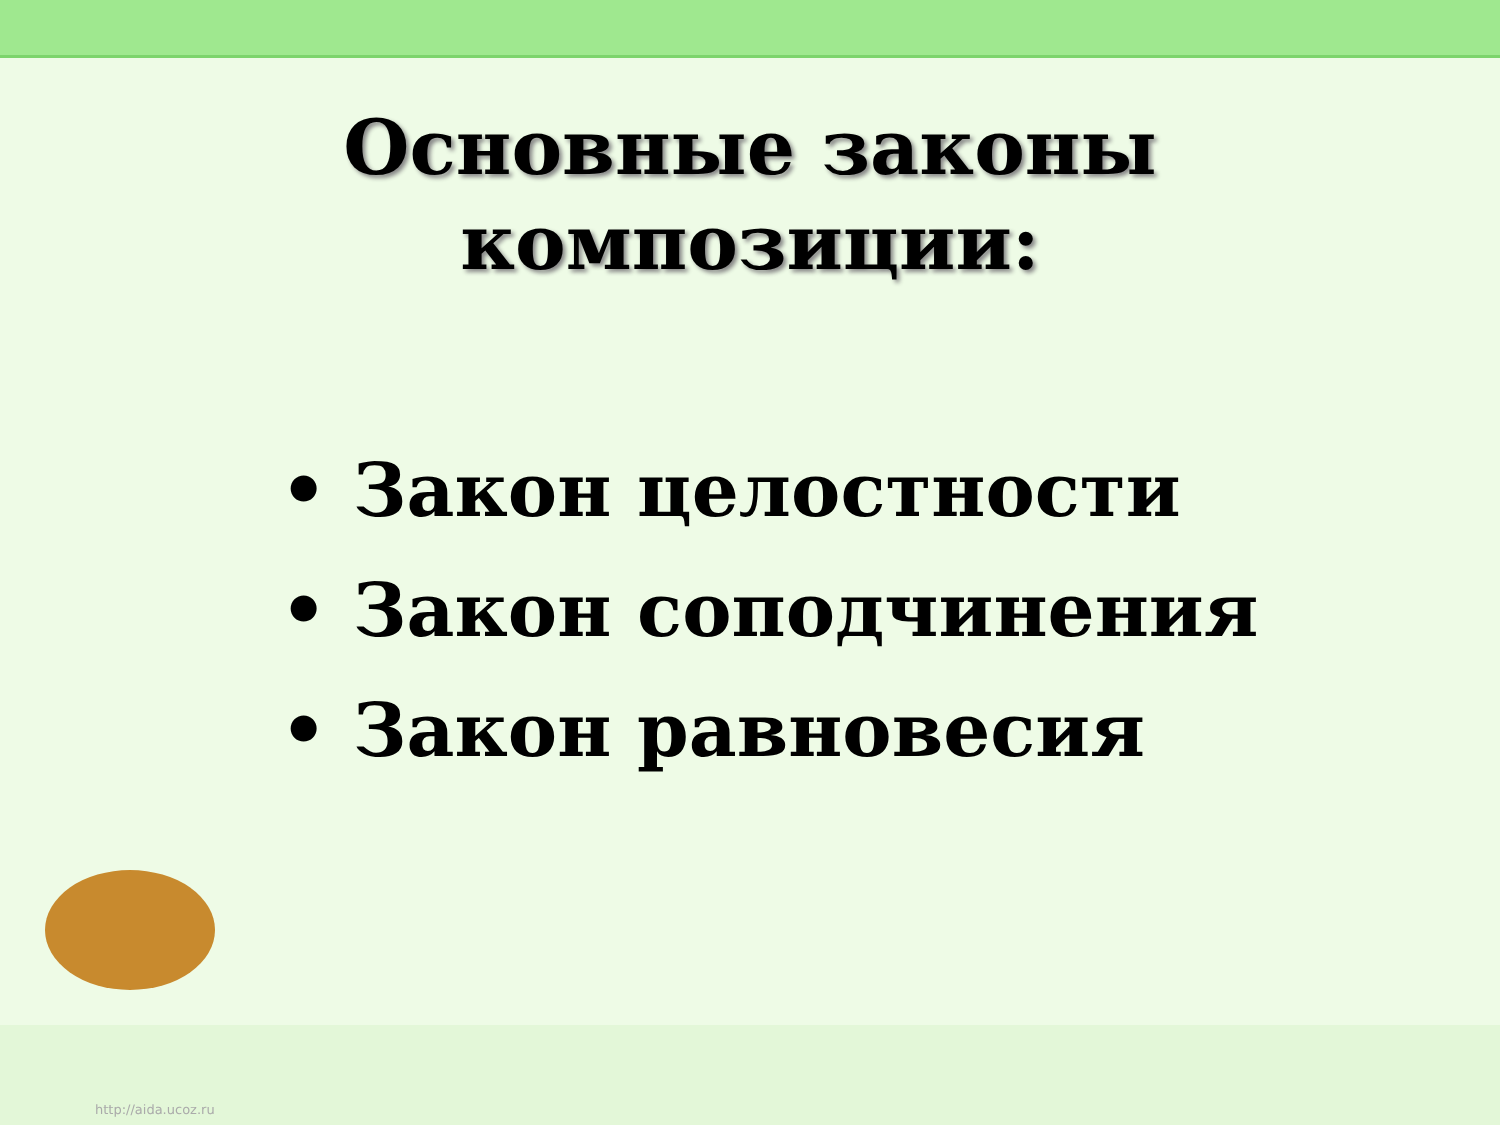Основные законы
композиции:
• Закон целостности
• Закон соподчинения
• Закон равновесия
http://aida.ucoz.ru